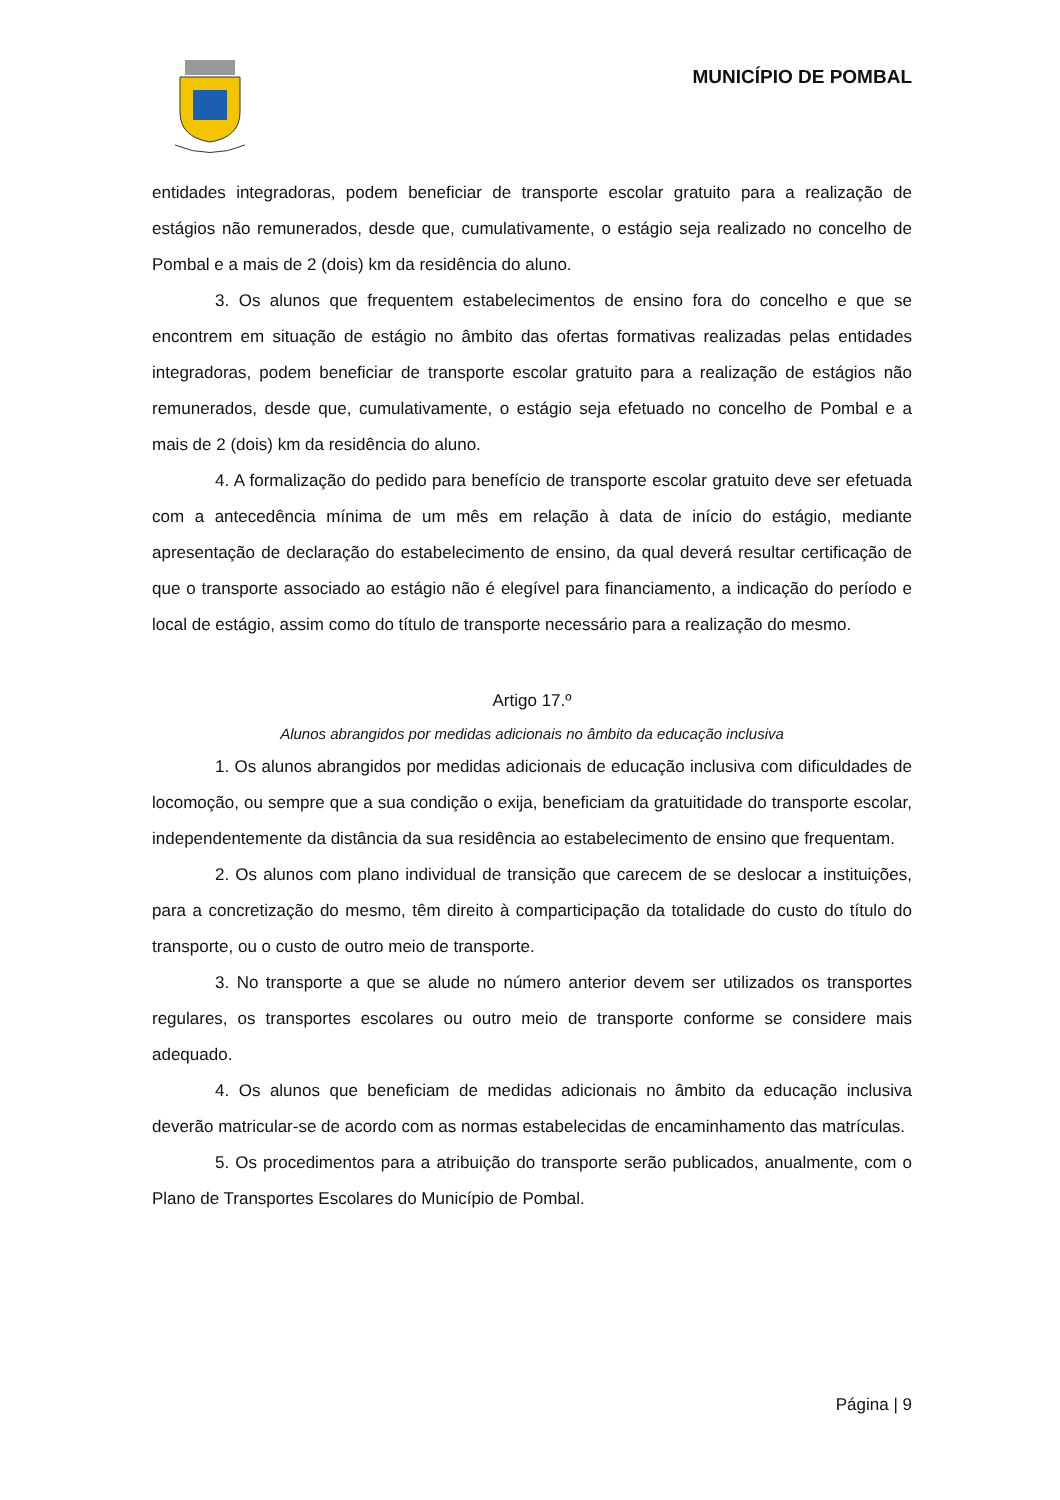MUNICÍPIO DE POMBAL
entidades integradoras, podem beneficiar de transporte escolar gratuito para a realização de estágios não remunerados, desde que, cumulativamente, o estágio seja realizado no concelho de Pombal e a mais de 2 (dois) km da residência do aluno.
3. Os alunos que frequentem estabelecimentos de ensino fora do concelho e que se encontrem em situação de estágio no âmbito das ofertas formativas realizadas pelas entidades integradoras, podem beneficiar de transporte escolar gratuito para a realização de estágios não remunerados, desde que, cumulativamente, o estágio seja efetuado no concelho de Pombal e a mais de 2 (dois) km da residência do aluno.
4. A formalização do pedido para benefício de transporte escolar gratuito deve ser efetuada com a antecedência mínima de um mês em relação à data de início do estágio, mediante apresentação de declaração do estabelecimento de ensino, da qual deverá resultar certificação de que o transporte associado ao estágio não é elegível para financiamento, a indicação do período e local de estágio, assim como do título de transporte necessário para a realização do mesmo.
Artigo 17.º
Alunos abrangidos por medidas adicionais no âmbito da educação inclusiva
1. Os alunos abrangidos por medidas adicionais de educação inclusiva com dificuldades de locomoção, ou sempre que a sua condição o exija, beneficiam da gratuitidade do transporte escolar, independentemente da distância da sua residência ao estabelecimento de ensino que frequentam.
2. Os alunos com plano individual de transição que carecem de se deslocar a instituições, para a concretização do mesmo, têm direito à comparticipação da totalidade do custo do título do transporte, ou o custo de outro meio de transporte.
3. No transporte a que se alude no número anterior devem ser utilizados os transportes regulares, os transportes escolares ou outro meio de transporte conforme se considere mais adequado.
4. Os alunos que beneficiam de medidas adicionais no âmbito da educação inclusiva deverão matricular-se de acordo com as normas estabelecidas de encaminhamento das matrículas.
5. Os procedimentos para a atribuição do transporte serão publicados, anualmente, com o Plano de Transportes Escolares do Município de Pombal.
Página | 9